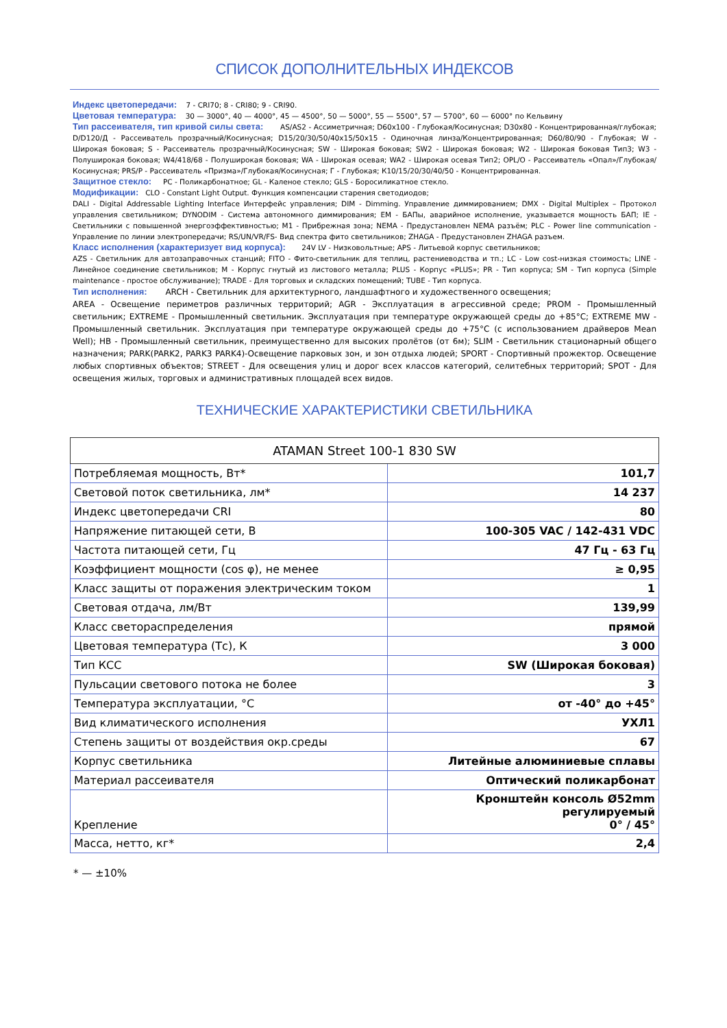СПИСОК ДОПОЛНИТЕЛЬНЫХ ИНДЕКСОВ
Индекс цветопередачи: 7 - CRI70; 8 - CRI80; 9 - CRI90.
Цветовая температура: 30 — 3000°, 40 — 4000°, 45 — 4500°, 50 — 5000°, 55 — 5500°, 57 — 5700°, 60 — 6000° по Кельвину
Тип рассеивателя, тип кривой силы света: AS/AS2 - Ассиметричная; D60x100 - Глубокая/Косинусная; D30x80 - Концентрированная/глубокая; D/D120/Д - Рассеиватель прозрачный/Косинусная; D15/20/30/50/40x15/50x15 - Одиночная линза/Концентрированная; D60/80/90 - Глубокая; W - Широкая боковая; S - Рассеиватель прозрачный/Косинусная; SW - Широкая боковая; SW2 - Широкая боковая; W2 - Широкая боковая Тип3; W3 - Полуширокая боковая; W4/418/68 - Полуширокая боковая; WA - Широкая осевая; WA2 - Широкая осевая Тип2; OPL/O - Рассеиватель «Опал»/Глубокая/Косинусная; PRS/P - Рассеиватель «Призма»/Глубокая/Косинусная; Г - Глубокая; К10/15/20/30/40/50 - Концентрированная.
Защитное стекло: PC - Поликарбонатное; GL - Каленое стекло; GLS - Боросиликатное стекло.
Модификации: CLO - Constant Light Output. Функция компенсации старения светодиодов;
DALI - Digital Addressable Lighting Interface Интерфейс управления; DIM - Dimming. Управление диммированием; DMX - Digital Multiplex – Протокол управления светильником; DYNODIM - Система автономного диммирования; EM - БАПы, аварийное исполнение, указывается мощность БАП; IE - Светильники с повышенной энергоэффективностью; M1 - Прибрежная зона; NEMA - Предустановлен NEMA разъём; PLC - Power line communication - Управление по линии электропередачи; RS/UN/VR/FS- Вид спектра фито светильников; ZHAGA - Предустановлен ZHAGA разъем.
Класс исполнения (характеризует вид корпуса): 24V LV - Низковольтные; APS - Литьевой корпус светильников;
AZS - Светильник для автозаправочных станций; FITO - Фито-светильник для теплиц, растениеводства и тп.; LC - Low cost-низкая стоимость; LINE - Линейное соединение светильников; M - Корпус гнутый из листового металла; PLUS - Корпус «PLUS»; PR - Тип корпуса; SM - Тип корпуса (Simple maintenance - простое обслуживание); TRADE - Для торговых и складских помещений; TUBE - Тип корпуса.
Тип исполнения: ARCH - Светильник для архитектурного, ландшафтного и художественного освещения;
AREA - Освещение периметров различных территорий; AGR - Эксплуатация в агрессивной среде; PROM - Промышленный светильник; EXTREME - Промышленный светильник. Эксплуатация при температуре окружающей среды до +85°C; EXTREME MW - Промышленный светильник. Эксплуатация при температуре окружающей среды до +75°C (с использованием драйверов Mean Well); HB - Промышленный светильник, преимущественно для высоких пролётов (от 6м); SLIM - Светильник стационарный общего назначения; PARK(PARK2, PARK3 PARK4)-Освещение парковых зон, и зон отдыха людей; SPORT - Спортивный прожектор. Освещение любых спортивных объектов; STREET - Для освещения улиц и дорог всех классов категорий, селитебных территорий; SPOT - Для освещения жилых, торговых и административных площадей всех видов.
ТЕХНИЧЕСКИЕ ХАРАКТЕРИСТИКИ СВЕТИЛЬНИКА
| ATAMAN Street 100-1 830 SW | |
| --- | --- |
| Потребляемая мощность, Вт* | 101,7 |
| Световой поток светильника, лм* | 14 237 |
| Индекс цветопередачи CRI | 80 |
| Напряжение питающей сети, В | 100-305 VAC / 142-431 VDC |
| Частота питающей сети, Гц | 47 Гц - 63 Гц |
| Коэффициент мощности (cos φ), не менее | ≥ 0,95 |
| Класс защиты от поражения электрическим током | 1 |
| Световая отдача, лм/Вт | 139,99 |
| Класс светораспределения | прямой |
| Цветовая температура (Тс), К | 3 000 |
| Тип КСС | SW (Широкая боковая) |
| Пульсации светового потока не более | 3 |
| Температура эксплуатации, °С | от -40° до +45° |
| Вид климатического исполнения | УХЛ1 |
| Степень защиты от воздействия окр.среды | 67 |
| Корпус светильника | Литейные алюминиевые сплавы |
| Материал рассеивателя | Оптический поликарбонат |
| Крепление | Кронштейн консоль Ø52mm регулируемый 0° / 45° |
| Масса, нетто, кг* | 2,4 |
* — ±10%